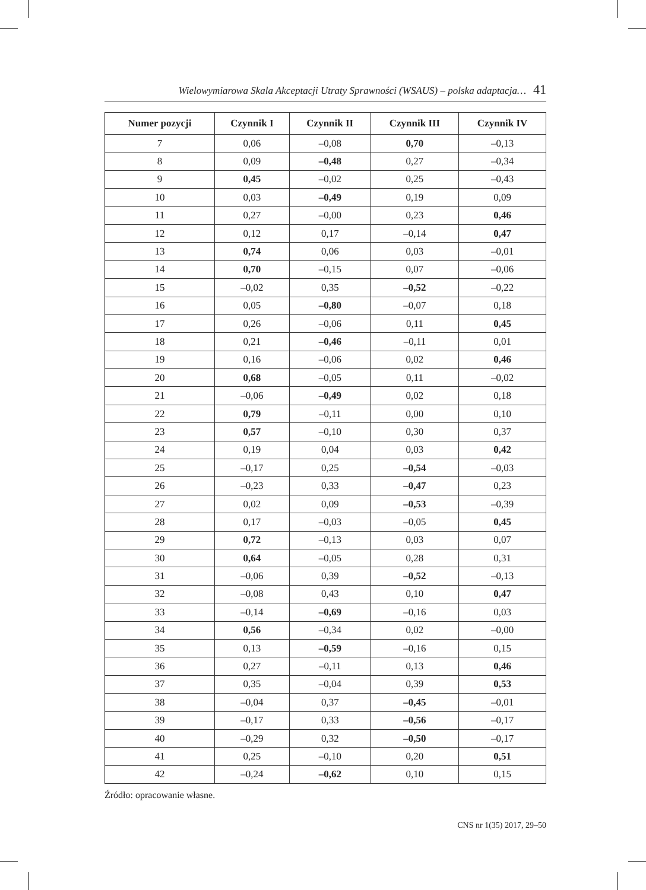Wielowymiarowa Skala Akceptacji Utraty Sprawności (WSAUS) – polska adaptacja… 41
| Numer pozycji | Czynnik I | Czynnik II | Czynnik III | Czynnik IV |
| --- | --- | --- | --- | --- |
| 7 | 0,06 | –0,08 | 0,70 | –0,13 |
| 8 | 0,09 | –0,48 | 0,27 | –0,34 |
| 9 | 0,45 | –0,02 | 0,25 | –0,43 |
| 10 | 0,03 | –0,49 | 0,19 | 0,09 |
| 11 | 0,27 | –0,00 | 0,23 | 0,46 |
| 12 | 0,12 | 0,17 | –0,14 | 0,47 |
| 13 | 0,74 | 0,06 | 0,03 | –0,01 |
| 14 | 0,70 | –0,15 | 0,07 | –0,06 |
| 15 | –0,02 | 0,35 | –0,52 | –0,22 |
| 16 | 0,05 | –0,80 | –0,07 | 0,18 |
| 17 | 0,26 | –0,06 | 0,11 | 0,45 |
| 18 | 0,21 | –0,46 | –0,11 | 0,01 |
| 19 | 0,16 | –0,06 | 0,02 | 0,46 |
| 20 | 0,68 | –0,05 | 0,11 | –0,02 |
| 21 | –0,06 | –0,49 | 0,02 | 0,18 |
| 22 | 0,79 | –0,11 | 0,00 | 0,10 |
| 23 | 0,57 | –0,10 | 0,30 | 0,37 |
| 24 | 0,19 | 0,04 | 0,03 | 0,42 |
| 25 | –0,17 | 0,25 | –0,54 | –0,03 |
| 26 | –0,23 | 0,33 | –0,47 | 0,23 |
| 27 | 0,02 | 0,09 | –0,53 | –0,39 |
| 28 | 0,17 | –0,03 | –0,05 | 0,45 |
| 29 | 0,72 | –0,13 | 0,03 | 0,07 |
| 30 | 0,64 | –0,05 | 0,28 | 0,31 |
| 31 | –0,06 | 0,39 | –0,52 | –0,13 |
| 32 | –0,08 | 0,43 | 0,10 | 0,47 |
| 33 | –0,14 | –0,69 | –0,16 | 0,03 |
| 34 | 0,56 | –0,34 | 0,02 | –0,00 |
| 35 | 0,13 | –0,59 | –0,16 | 0,15 |
| 36 | 0,27 | –0,11 | 0,13 | 0,46 |
| 37 | 0,35 | –0,04 | 0,39 | 0,53 |
| 38 | –0,04 | 0,37 | –0,45 | –0,01 |
| 39 | –0,17 | 0,33 | –0,56 | –0,17 |
| 40 | –0,29 | 0,32 | –0,50 | –0,17 |
| 41 | 0,25 | –0,10 | 0,20 | 0,51 |
| 42 | –0,24 | –0,62 | 0,10 | 0,15 |
Źródło: opracowanie własne.
CNS nr 1(35) 2017, 29–50